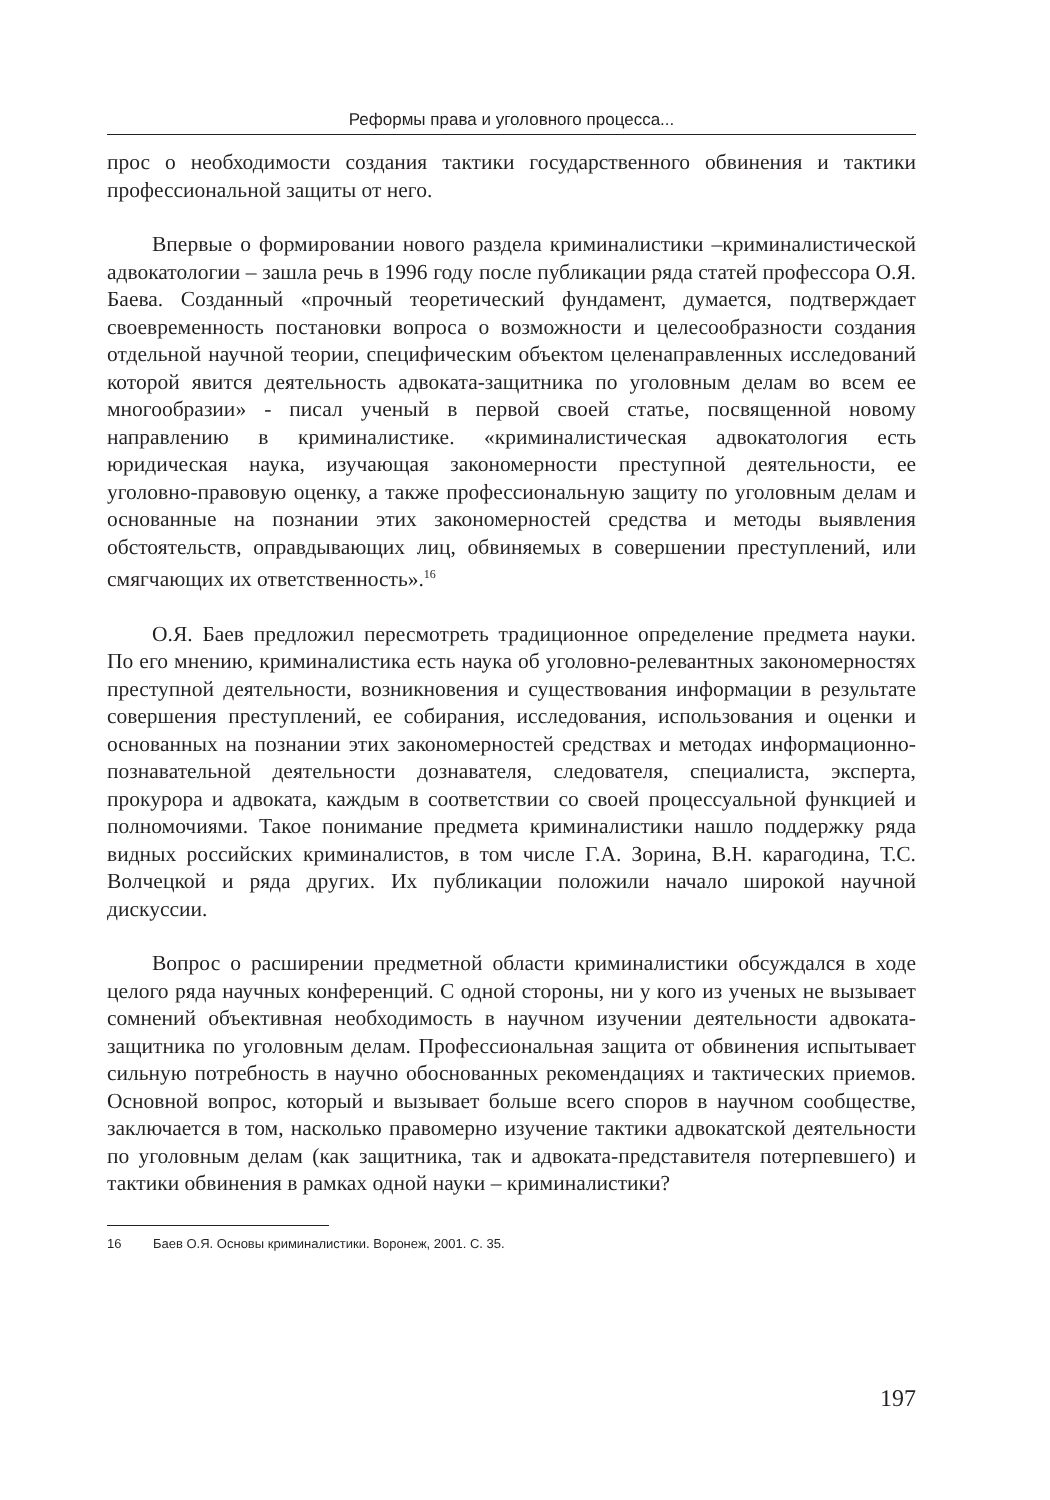Реформы права и уголовного процесса...
прос о необходимости создания тактики государственного обвинения и тактики профессиональной защиты от него.
Впервые о формировании нового раздела криминалистики –криминалистической адвокатологии – зашла речь в 1996 году после публикации ряда статей профессора О.Я. Баева. Созданный «прочный теоретический фундамент, думается, подтверждает своевременность постановки вопроса о возможности и целесообразности создания отдельной научной теории, специфическим объектом целенаправленных исследований которой явится деятельность адвоката-защитника по уголовным делам во всем ее многообразии» - писал ученый в первой своей статье, посвященной новому направлению в криминалистике. «криминалистическая адвокатология есть юридическая наука, изучающая закономерности преступной деятельности, ее уголовно-правовую оценку, а также профессиональную защиту по уголовным делам и основанные на познании этих закономерностей средства и методы выявления обстоятельств, оправдывающих лиц, обвиняемых в совершении преступлений, или смягчающих их ответственность».<sup>16</sup>
О.Я. Баев предложил пересмотреть традиционное определение предмета науки. По его мнению, криминалистика есть наука об уголовно-релевантных закономерностях преступной деятельности, возникновения и существования информации в результате совершения преступлений, ее собирания, исследования, использования и оценки и основанных на познании этих закономерностей средствах и методах информационно-познавательной деятельности дознавателя, следователя, специалиста, эксперта, прокурора и адвоката, каждым в соответствии со своей процессуальной функцией и полномочиями. Такое понимание предмета криминалистики нашло поддержку ряда видных российских криминалистов, в том числе Г.А. Зорина, В.Н. карагодина, Т.С. Волчецкой и ряда других. Их публикации положили начало широкой научной дискуссии.
Вопрос о расширении предметной области криминалистики обсуждался в ходе целого ряда научных конференций. С одной стороны, ни у кого из ученых не вызывает сомнений объективная необходимость в научном изучении деятельности адвоката-защитника по уголовным делам. Профессиональная защита от обвинения испытывает сильную потребность в научно обоснованных рекомендациях и тактических приемов. Основной вопрос, который и вызывает больше всего споров в научном сообществе, заключается в том, насколько правомерно изучение тактики адвокатской деятельности по уголовным делам (как защитника, так и адвоката-представителя потерпевшего) и тактики обвинения в рамках одной науки – криминалистики?
16 Баев О.Я. Основы криминалистики. Воронеж, 2001. С. 35.
197